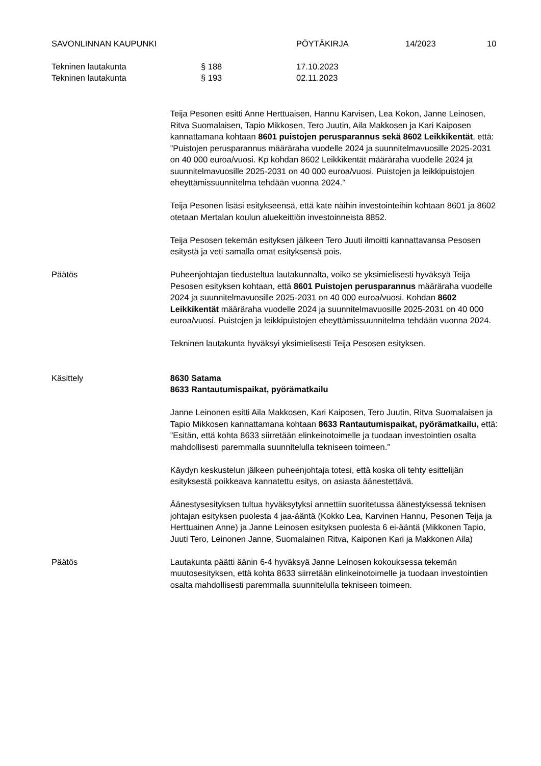SAVONLINNAN KAUPUNKI PÖYTÄKIRJA 14/2023 10
Tekninen lautakunta § 188 17.10.2023
Tekninen lautakunta § 193 02.11.2023
Teija Pesonen esitti Anne Herttuaisen, Hannu Karvisen, Lea Kokon, Janne Leinosen, Ritva Suomalaisen, Tapio Mikkosen, Tero Juutin, Aila Makkosen ja Kari Kaiposen kannattamana kohtaan 8601 puistojen perusparannus sekä 8602 Leikkikentät, että:
”Puistojen perusparannus määräraha vuodelle 2024 ja suunnitelmavuosille 2025-2031 on 40 000 euroa/vuosi. Kp kohdan 8602 Leikkikentät määräraha vuodelle 2024 ja suunnitelmavuosille 2025-2031 on 40 000 euroa/vuosi. Puistojen ja leikkipuistojen eheyttämissuunnitelma tehdään vuonna 2024.”
Teija Pesonen lisäsi esitykseensä, että kate näihin investointeihin kohtaan 8601 ja 8602 otetaan Mertalan koulun aluekeittiön investoinneista 8852.
Teija Pesosen tekemän esityksen jälkeen Tero Juuti ilmoitti kannattavansa Pesosen esitystä ja veti samalla omat esityksensä pois.
Päätös Puheenjohtajan tiedusteltua lautakunnalta, voiko se yksimielisesti hyväksyä Teija Pesosen esityksen kohtaan, että 8601 Puistojen perusparannus määräraha vuodelle 2024 ja suunnitelmavuosille 2025-2031 on 40 000 euroa/vuosi. Kohdan 8602 Leikkikentät määräraha vuodelle 2024 ja suunnitelmavuosille 2025-2031 on 40 000 euroa/vuosi. Puistojen ja leikkipuistojen eheyttämissuunnitelma tehdään vuonna 2024.
Tekninen lautakunta hyväksyi yksimielisesti Teija Pesosen esityksen.
Käsittely 8630 Satama
8633 Rantautumispaikat, pyörämatkailu
Janne Leinonen esitti Aila Makkosen, Kari Kaiposen, Tero Juutin, Ritva Suomalaisen ja Tapio Mikkosen kannattamana kohtaan 8633 Rantautumispaikat, pyörämatkailu, että:
”Esitän, että kohta 8633 siirretään elinkeinotoimelle ja tuodaan investointien osalta mahdollisesti paremmalla suunnitelulla tekniseen toimeen.”
Käydyn keskustelun jälkeen puheenjohtaja totesi, että koska oli tehty esittelijän esityksestä poikkeava kannatettu esitys, on asiasta äänestettävä.
Äänestysesityksen tultua hyväksytyksi annettiin suoritetussa äänestyksessä teknisen johtajan esityksen puolesta 4 jaa-ääntä (Kokko Lea, Karvinen Hannu, Pesonen Teija ja Herttuainen Anne) ja Janne Leinosen esityksen puolesta 6 ei-ääntä (Mikkonen Tapio, Juuti Tero, Leinonen Janne, Suomalainen Ritva, Kaiponen Kari ja Makkonen Aila)
Päätös Lautakunta päätti äänin 6-4 hyväksyä Janne Leinosen kokouksessa tekemän muutosesityksen, että kohta 8633 siirretään elinkeinotoimelle ja tuodaan investointien osalta mahdollisesti paremmalla suunnitelulla tekniseen toimeen.